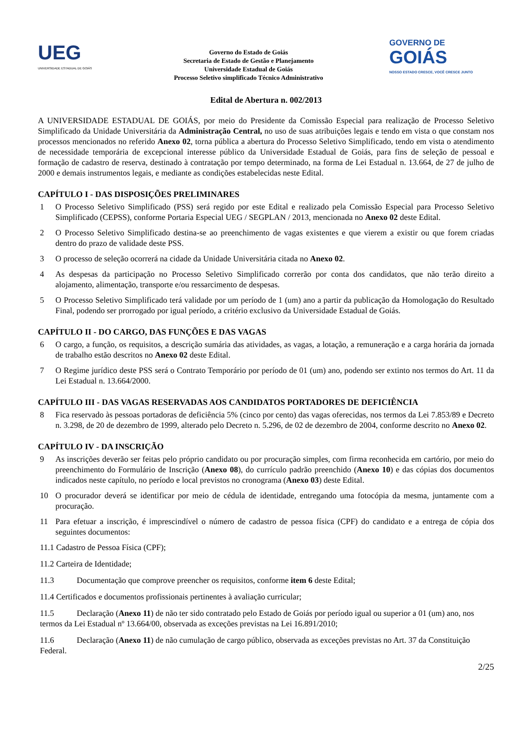UEG
UNIVERSIDADE ESTADUAL DE GOIÁS
Governo do Estado de Goiás
Secretaria de Estado de Gestão e Planejamento
Universidade Estadual de Goiás
Processo Seletivo simplificado Técnico Administrativo
GOVERNO DE
GOIÁS
NOSSO ESTADO CRESCE, VOCÊ CRESCE JUNTO
Edital de Abertura n. 002/2013
A UNIVERSIDADE ESTADUAL DE GOIÁS, por meio do Presidente da Comissão Especial para realização de Processo Seletivo Simplificado da Unidade Universitária da Administração Central, no uso de suas atribuições legais e tendo em vista o que constam nos processos mencionados no referido Anexo 02, torna pública a abertura do Processo Seletivo Simplificado, tendo em vista o atendimento de necessidade temporária de excepcional interesse público da Universidade Estadual de Goiás, para fins de seleção de pessoal e formação de cadastro de reserva, destinado à contratação por tempo determinado, na forma de Lei Estadual n. 13.664, de 27 de julho de 2000 e demais instrumentos legais, e mediante as condições estabelecidas neste Edital.
CAPÍTULO I - DAS DISPOSIÇÕES PRELIMINARES
1 O Processo Seletivo Simplificado (PSS) será regido por este Edital e realizado pela Comissão Especial para Processo Seletivo Simplificado (CEPSS), conforme Portaria Especial UEG / SEGPLAN / 2013, mencionada no Anexo 02 deste Edital.
2 O Processo Seletivo Simplificado destina-se ao preenchimento de vagas existentes e que vierem a existir ou que forem criadas dentro do prazo de validade deste PSS.
3 O processo de seleção ocorrerá na cidade da Unidade Universitária citada no Anexo 02.
4 As despesas da participação no Processo Seletivo Simplificado correrão por conta dos candidatos, que não terão direito a alojamento, alimentação, transporte e/ou ressarcimento de despesas.
5 O Processo Seletivo Simplificado terá validade por um período de 1 (um) ano a partir da publicação da Homologação do Resultado Final, podendo ser prorrogado por igual período, a critério exclusivo da Universidade Estadual de Goiás.
CAPÍTULO II - DO CARGO, DAS FUNÇÕES E DAS VAGAS
6 O cargo, a função, os requisitos, a descrição sumária das atividades, as vagas, a lotação, a remuneração e a carga horária da jornada de trabalho estão descritos no Anexo 02 deste Edital.
7 O Regime jurídico deste PSS será o Contrato Temporário por período de 01 (um) ano, podendo ser extinto nos termos do Art. 11 da Lei Estadual n. 13.664/2000.
CAPÍTULO III - DAS VAGAS RESERVADAS AOS CANDIDATOS PORTADORES DE DEFICIÊNCIA
8 Fica reservado às pessoas portadoras de deficiência 5% (cinco por cento) das vagas oferecidas, nos termos da Lei 7.853/89 e Decreto n. 3.298, de 20 de dezembro de 1999, alterado pelo Decreto n. 5.296, de 02 de dezembro de 2004, conforme descrito no Anexo 02.
CAPÍTULO IV - DA INSCRIÇÃO
9 As inscrições deverão ser feitas pelo próprio candidato ou por procuração simples, com firma reconhecida em cartório, por meio do preenchimento do Formulário de Inscrição (Anexo 08), do currículo padrão preenchido (Anexo 10) e das cópias dos documentos indicados neste capítulo, no período e local previstos no cronograma (Anexo 03) deste Edital.
10 O procurador deverá se identificar por meio de cédula de identidade, entregando uma fotocópia da mesma, juntamente com a procuração.
11 Para efetuar a inscrição, é imprescindível o número de cadastro de pessoa física (CPF) do candidato e a entrega de cópia dos seguintes documentos:
11.1 Cadastro de Pessoa Física (CPF);
11.2 Carteira de Identidade;
11.3 Documentação que comprove preencher os requisitos, conforme item 6 deste Edital;
11.4 Certificados e documentos profissionais pertinentes à avaliação curricular;
11.5 Declaração (Anexo 11) de não ter sido contratado pelo Estado de Goiás por período igual ou superior a 01 (um) ano, nos termos da Lei Estadual nº 13.664/00, observada as exceções previstas na Lei 16.891/2010;
11.6 Declaração (Anexo 11) de não cumulação de cargo público, observada as exceções previstas no Art. 37 da Constituição Federal.
2/25